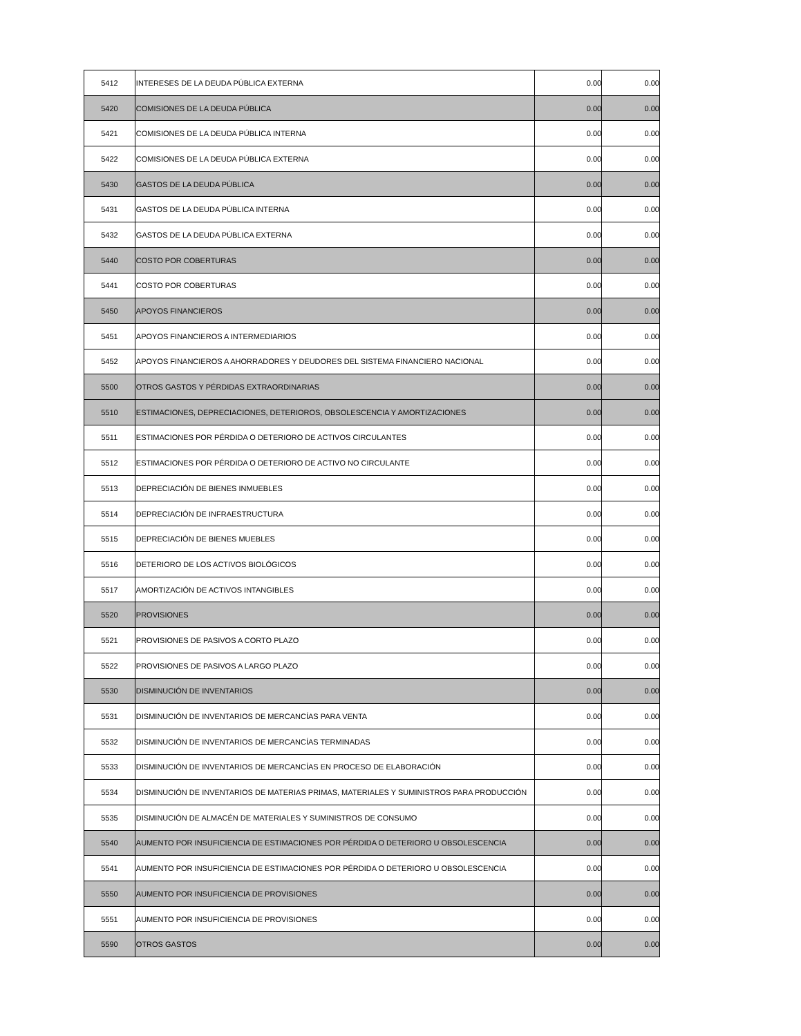| 5412 | INTERESES DE LA DEUDA PÚBLICA EXTERNA | 0.00 | 0.00 |
| 5420 | COMISIONES DE LA DEUDA PÚBLICA | 0.00 | 0.00 |
| 5421 | COMISIONES DE LA DEUDA PÚBLICA INTERNA | 0.00 | 0.00 |
| 5422 | COMISIONES DE LA DEUDA PÚBLICA EXTERNA | 0.00 | 0.00 |
| 5430 | GASTOS DE LA DEUDA PÚBLICA | 0.00 | 0.00 |
| 5431 | GASTOS DE LA DEUDA PÚBLICA INTERNA | 0.00 | 0.00 |
| 5432 | GASTOS DE LA DEUDA PÚBLICA EXTERNA | 0.00 | 0.00 |
| 5440 | COSTO POR COBERTURAS | 0.00 | 0.00 |
| 5441 | COSTO POR COBERTURAS | 0.00 | 0.00 |
| 5450 | APOYOS FINANCIEROS | 0.00 | 0.00 |
| 5451 | APOYOS FINANCIEROS A INTERMEDIARIOS | 0.00 | 0.00 |
| 5452 | APOYOS FINANCIEROS A AHORRADORES Y DEUDORES DEL SISTEMA FINANCIERO NACIONAL | 0.00 | 0.00 |
| 5500 | OTROS GASTOS Y PÉRDIDAS EXTRAORDINARIAS | 0.00 | 0.00 |
| 5510 | ESTIMACIONES, DEPRECIACIONES, DETERIOROS, OBSOLESCENCIA Y AMORTIZACIONES | 0.00 | 0.00 |
| 5511 | ESTIMACIONES POR PÉRDIDA O DETERIORO DE ACTIVOS CIRCULANTES | 0.00 | 0.00 |
| 5512 | ESTIMACIONES POR PÉRDIDA O DETERIORO DE ACTIVO NO CIRCULANTE | 0.00 | 0.00 |
| 5513 | DEPRECIACIÓN DE BIENES INMUEBLES | 0.00 | 0.00 |
| 5514 | DEPRECIACIÓN DE INFRAESTRUCTURA | 0.00 | 0.00 |
| 5515 | DEPRECIACIÓN DE BIENES MUEBLES | 0.00 | 0.00 |
| 5516 | DETERIORO DE LOS ACTIVOS BIOLÓGICOS | 0.00 | 0.00 |
| 5517 | AMORTIZACIÓN DE ACTIVOS INTANGIBLES | 0.00 | 0.00 |
| 5520 | PROVISIONES | 0.00 | 0.00 |
| 5521 | PROVISIONES DE PASIVOS A CORTO PLAZO | 0.00 | 0.00 |
| 5522 | PROVISIONES DE PASIVOS A LARGO PLAZO | 0.00 | 0.00 |
| 5530 | DISMINUCIÓN DE INVENTARIOS | 0.00 | 0.00 |
| 5531 | DISMINUCIÓN DE INVENTARIOS DE MERCANCÍAS PARA VENTA | 0.00 | 0.00 |
| 5532 | DISMINUCIÓN DE INVENTARIOS DE MERCANCÍAS TERMINADAS | 0.00 | 0.00 |
| 5533 | DISMINUCIÓN DE INVENTARIOS DE MERCANCÍAS EN PROCESO DE ELABORACIÓN | 0.00 | 0.00 |
| 5534 | DISMINUCIÓN DE INVENTARIOS DE MATERIAS PRIMAS, MATERIALES Y SUMINISTROS PARA PRODUCCIÓN | 0.00 | 0.00 |
| 5535 | DISMINUCIÓN DE ALMACÉN DE MATERIALES Y SUMINISTROS DE CONSUMO | 0.00 | 0.00 |
| 5540 | AUMENTO POR INSUFICIENCIA DE ESTIMACIONES POR PÉRDIDA O DETERIORO U OBSOLESCENCIA | 0.00 | 0.00 |
| 5541 | AUMENTO POR INSUFICIENCIA DE ESTIMACIONES POR PÉRDIDA O DETERIORO U OBSOLESCENCIA | 0.00 | 0.00 |
| 5550 | AUMENTO POR INSUFICIENCIA DE PROVISIONES | 0.00 | 0.00 |
| 5551 | AUMENTO POR INSUFICIENCIA DE PROVISIONES | 0.00 | 0.00 |
| 5590 | OTROS GASTOS | 0.00 | 0.00 |